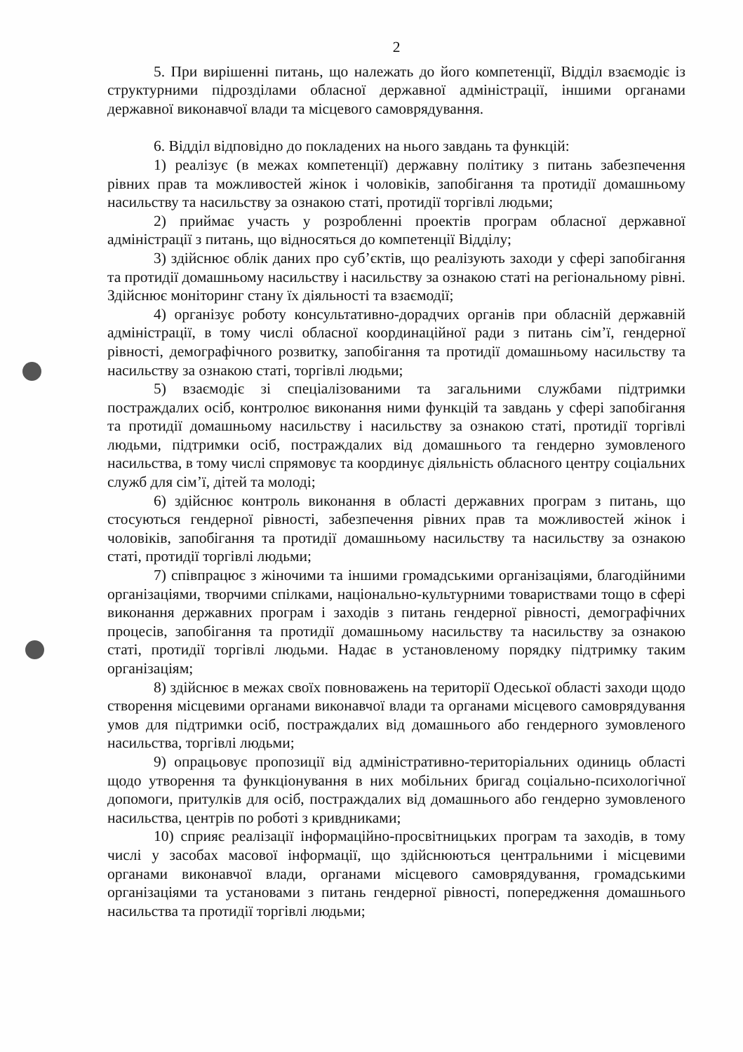2
5. При вирішенні питань, що належать до його компетенції, Відділ взаємодіє із структурними підрозділами обласної державної адміністрації, іншими органами державної виконавчої влади та місцевого самоврядування.
6. Відділ відповідно до покладених на нього завдань та функцій:
1) реалізує (в межах компетенції) державну політику з питань забезпечення рівних прав та можливостей жінок і чоловіків, запобігання та протидії домашньому насильству та насильству за ознакою статі, протидії торгівлі людьми;
2) приймає участь у розробленні проектів програм обласної державної адміністрації з питань, що відносяться до компетенції Відділу;
3) здійснює облік даних про суб’єктів, що реалізують заходи у сфері запобігання та протидії домашньому насильству і насильству за ознакою статі на регіональному рівні. Здійснює моніторинг стану їх діяльності та взаємодії;
4) організує роботу консультативно-дорадчих органів при обласній державній адміністрації, в тому числі обласної координаційної ради з питань сім’ї, гендерної рівності, демографічного розвитку, запобігання та протидії домашньому насильству та насильству за ознакою статі, торгівлі людьми;
5) взаємодіє зі спеціалізованими та загальними службами підтримки постраждалих осіб, контролює виконання ними функцій та завдань у сфері запобігання та протидії домашньому насильству і насильству за ознакою статі, протидії торгівлі людьми, підтримки осіб, постраждалих від домашнього та гендерно зумовленого насильства, в тому числі спрямовує та координує діяльність обласного центру соціальних служб для сім’ї, дітей та молоді;
6) здійснює контроль виконання в області державних програм з питань, що стосуються гендерної рівності, забезпечення рівних прав та можливостей жінок і чоловіків, запобігання та протидії домашньому насильству та насильству за ознакою статі, протидії торгівлі людьми;
7) співпрацює з жіночими та іншими громадськими організаціями, благодійними організаціями, творчими спілками, національно-культурними товариствами тощо в сфері виконання державних програм і заходів з питань гендерної рівності, демографічних процесів, запобігання та протидії домашньому насильству та насильству за ознакою статі, протидії торгівлі людьми. Надає в установленому порядку підтримку таким організаціям;
8) здійснює в межах своїх повноважень на території Одеської області заходи щодо створення місцевими органами виконавчої влади та органами місцевого самоврядування умов для підтримки осіб, постраждалих від домашнього або гендерного зумовленого насильства, торгівлі людьми;
9) опрацьовує пропозиції від адміністративно-територіальних одиниць області щодо утворення та функціонування в них мобільних бригад соціально-психологічної допомоги, притулків для осіб, постраждалих від домашнього або гендерно зумовленого насильства, центрів по роботі з кривдниками;
10) сприяє реалізації інформаційно-просвітницьких програм та заходів, в тому числі у засобах масової інформації, що здійснюються центральними і місцевими органами виконавчої влади, органами місцевого самоврядування, громадськими організаціями та установами з питань гендерної рівності, попередження домашнього насильства та протидії торгівлі людьми;